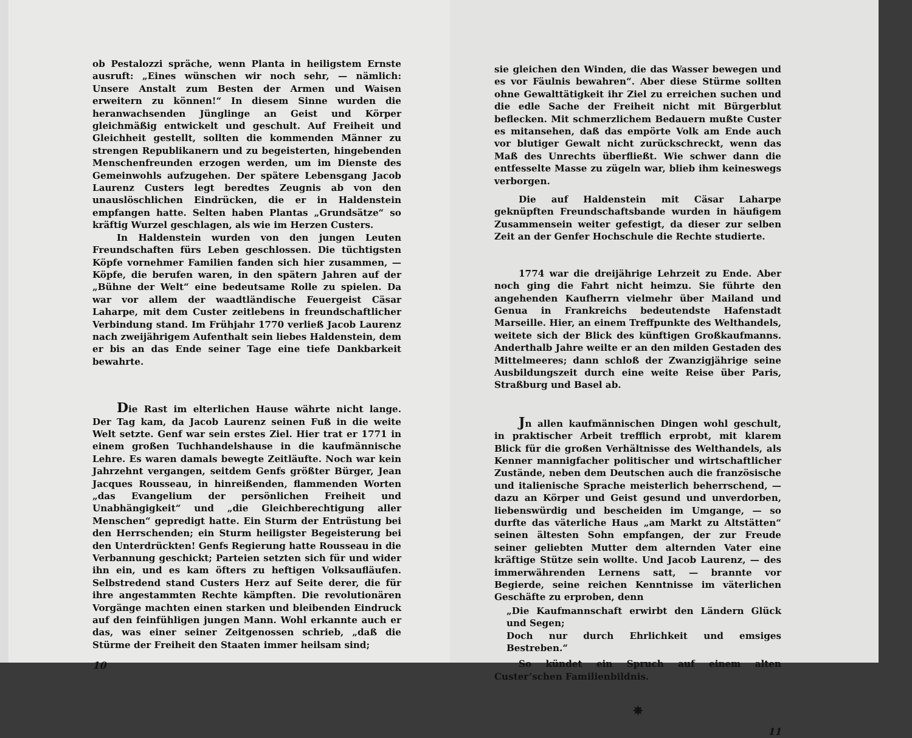ob Pestalozzi spräche, wenn Planta in heiligstem Ernste ausruft: „Eines wünschen wir noch sehr, — nämlich: Unsere Anstalt zum Besten der Armen und Waisen erweitern zu können!“ In diesem Sinne wurden die heranwachsenden Jünglinge an Geist und Körper gleichmäßig entwickelt und geschult. Auf Freiheit und Gleichheit gestellt, sollten die kommenden Männer zu strengen Republikanern und zu begeisterten, hingebenden Menschenfreunden erzogen werden, um im Dienste des Gemeinwohls aufzugehen. Der spätere Lebensgang Jacob Laurenz Custers legt beredtes Zeugnis ab von den unauslöschlichen Eindrücken, die er in Haldenstein empfangen hatte. Selten haben Plantas „Grundsätze“ so kräftig Wurzel geschlagen, als wie im Herzen Custers.
In Haldenstein wurden von den jungen Leuten Freundschaften fürs Leben geschlossen. Die tüchtigsten Köpfe vornehmer Familien fanden sich hier zusammen, — Köpfe, die berufen waren, in den spätern Jahren auf der „Bühne der Welt“ eine bedeutsame Rolle zu spielen. Da war vor allem der waadtländische Feuergeist Cäsar Laharpe, mit dem Custer zeitlebens in freundschaftlicher Verbindung stand. Im Frühjahr 1770 verließ Jacob Laurenz nach zweijährigem Aufenthalt sein liebes Haldenstein, dem er bis an das Ende seiner Tage eine tiefe Dankbarkeit bewahrte.
Die Rast im elterlichen Hause währte nicht lange. Der Tag kam, da Jacob Laurenz seinen Fuß in die weite Welt setzte. Genf war sein erstes Ziel. Hier trat er 1771 in einem großen Tuchhandelshause in die kaufmännische Lehre. Es waren damals bewegte Zeitläufte. Noch war kein Jahrzehnt vergangen, seitdem Genfs größter Bürger, Jean Jacques Rousseau, in hinreißenden, flammenden Worten „das Evangelium der persönlichen Freiheit und Unabhängigkeit“ und „die Gleichberechtigung aller Menschen“ gepredigt hatte. Ein Sturm der Entrüstung bei den Herrschenden; ein Sturm heiligster Begeisterung bei den Unterdrückten! Genfs Regierung hatte Rousseau in die Verbannung geschickt; Parteien setzten sich für und wider ihn ein, und es kam öfters zu heftigen Volksaufläufen. Selbstredend stand Custers Herz auf Seite derer, die für ihre angestammten Rechte kämpften. Die revolutionären Vorgänge machten einen starken und bleibenden Eindruck auf den feinfühligen jungen Mann. Wohl erkannte auch er das, was einer seiner Zeitgenossen schrieb, „daß die Stürme der Freiheit den Staaten immer heilsam sind;
10
sie gleichen den Winden, die das Wasser bewegen und es vor Fäulnis bewahren“. Aber diese Stürme sollten ohne Gewalttätigkeit ihr Ziel zu erreichen suchen und die edle Sache der Freiheit nicht mit Bürgerblut beflecken. Mit schmerzlichem Bedauern mußte Custer es mitansehen, daß das empörte Volk am Ende auch vor blutiger Gewalt nicht zurückschreckt, wenn das Maß des Unrechts überfließt. Wie schwer dann die entfesselte Masse zu zügeln war, blieb ihm keineswegs verborgen.
Die auf Haldenstein mit Cäsar Laharpe geknüpften Freundschaftsbande wurden in häufigem Zusammensein weiter gefestigt, da dieser zur selben Zeit an der Genfer Hochschule die Rechte studierte.
1774 war die dreijährige Lehrzeit zu Ende. Aber noch ging die Fahrt nicht heimzu. Sie führte den angehenden Kaufherrn vielmehr über Mailand und Genua in Frankreichs bedeutendste Hafenstadt Marseille. Hier, an einem Treffpunkte des Welthandels, weitete sich der Blick des künftigen Großkaufmanns. Anderthalb Jahre weilte er an den milden Gestaden des Mittelmeeres; dann schloß der Zwanzigjährige seine Ausbildungszeit durch eine weite Reise über Paris, Straßburg und Basel ab.
Jn allen kaufmännischen Dingen wohl geschult, in praktischer Arbeit trefflich erprobt, mit klarem Blick für die großen Verhältnisse des Welthandels, als Kenner mannigfacher politischer und wirtschaftlicher Zustände, neben dem Deutschen auch die französische und italienische Sprache meisterlich beherrschend, — dazu an Körper und Geist gesund und unverdorben, liebenswürdig und bescheiden im Umgange, — so durfte das väterliche Haus „am Markt zu Altstätten“ seinen ältesten Sohn empfangen, der zur Freude seiner geliebten Mutter dem alternden Vater eine kräftige Stütze sein wollte. Und Jacob Laurenz, — des immerwährenden Lernens satt, — brannte vor Begierde, seine reichen Kenntnisse im väterlichen Geschäfte zu erproben, denn
„Die Kaufmannschaft erwirbt den Ländern Glück und Segen;
Doch nur durch Ehrlichkeit und emsiges Bestreben.“
So kündet ein Spruch auf einem alten Custer’schen Familienbildnis.
✵
11